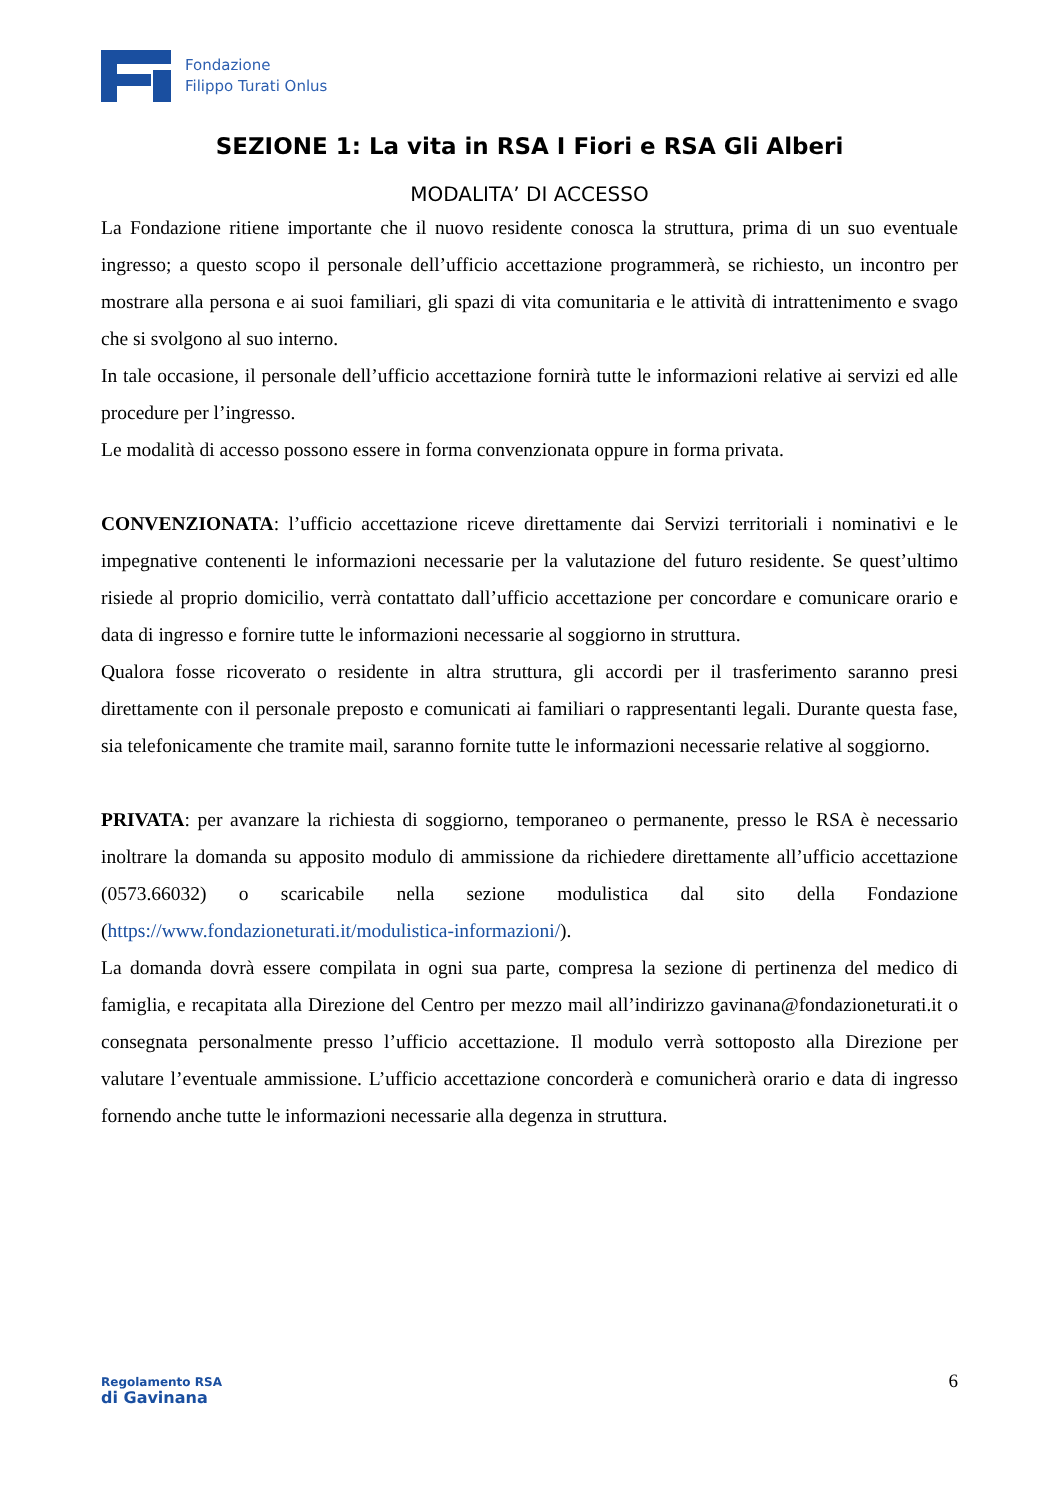Fondazione
Filippo Turati Onlus
SEZIONE 1: La vita in RSA I Fiori e RSA Gli Alberi
MODALITA’ DI ACCESSO
La Fondazione ritiene importante che il nuovo residente conosca la struttura, prima di un suo eventuale ingresso; a questo scopo il personale dell’ufficio accettazione programmerà, se richiesto, un incontro per mostrare alla persona e ai suoi familiari, gli spazi di vita comunitaria e le attività di intrattenimento e svago che si svolgono al suo interno.
In tale occasione, il personale dell’ufficio accettazione fornirà tutte le informazioni relative ai servizi ed alle procedure per l’ingresso.
Le modalità di accesso possono essere in forma convenzionata oppure in forma privata.
CONVENZIONATA: l’ufficio accettazione riceve direttamente dai Servizi territoriali i nominativi e le impegnative contenenti le informazioni necessarie per la valutazione del futuro residente. Se quest’ultimo risiede al proprio domicilio, verrà contattato dall’ufficio accettazione per concordare e comunicare orario e data di ingresso e fornire tutte le informazioni necessarie al soggiorno in struttura.
Qualora fosse ricoverato o residente in altra struttura, gli accordi per il trasferimento saranno presi direttamente con il personale preposto e comunicati ai familiari o rappresentanti legali. Durante questa fase, sia telefonicamente che tramite mail, saranno fornite tutte le informazioni necessarie relative al soggiorno.
PRIVATA: per avanzare la richiesta di soggiorno, temporaneo o permanente, presso le RSA è necessario inoltrare la domanda su apposito modulo di ammissione da richiedere direttamente all’ufficio accettazione (0573.66032) o scaricabile nella sezione modulistica dal sito della Fondazione (https://www.fondazioneturati.it/modulistica-informazioni/).
La domanda dovrà essere compilata in ogni sua parte, compresa la sezione di pertinenza del medico di famiglia, e recapitata alla Direzione del Centro per mezzo mail all’indirizzo gavinana@fondazioneturati.it o consegnata personalmente presso l’ufficio accettazione. Il modulo verrà sottoposto alla Direzione per valutare l’eventuale ammissione. L’ufficio accettazione concorderà e comunicherà orario e data di ingresso fornendo anche tutte le informazioni necessarie alla degenza in struttura.
Regolamento RSA
di Gavinana
6